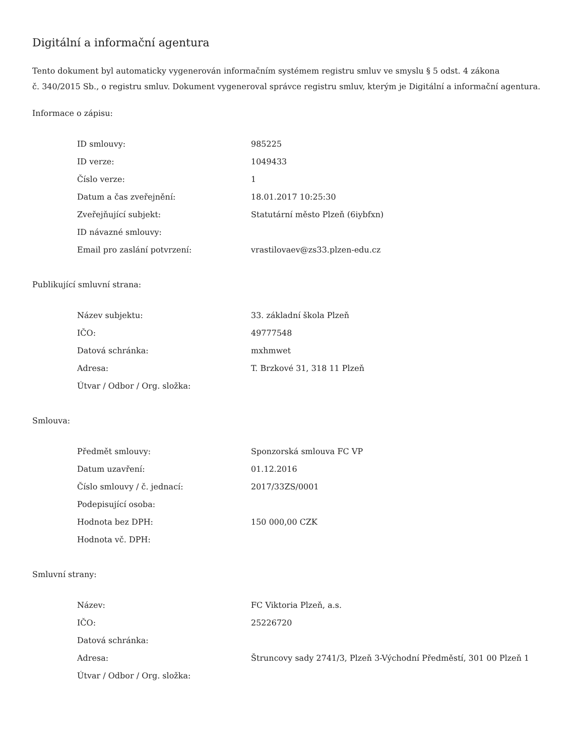Digitální a informační agentura
Tento dokument byl automaticky vygenerován informačním systémem registru smluv ve smyslu § 5 odst. 4 zákona
č. 340/2015 Sb., o registru smluv. Dokument vygeneroval správce registru smluv, kterým je Digitální a informační agentura.
Informace o zápisu:
| ID smlouvy: | 985225 |
| ID verze: | 1049433 |
| Číslo verze: | 1 |
| Datum a čas zveřejnění: | 18.01.2017 10:25:30 |
| Zveřejňující subjekt: | Statutární město Plzeň (6iybfxn) |
| ID návazné smlouvy: | |
| Email pro zaslání potvrzení: | vrastilovaev@zs33.plzen-edu.cz |
Publikující smluvní strana:
| Název subjektu: | 33. základní škola Plzeň |
| IČO: | 49777548 |
| Datová schránka: | mxhmwet |
| Adresa: | T. Brzkové 31, 318 11 Plzeň |
| Útvar / Odbor / Org. složka: | |
Smlouva:
| Předmět smlouvy: | Sponzorská smlouva FC VP |
| Datum uzavření: | 01.12.2016 |
| Číslo smlouvy / č. jednací: | 2017/33ZS/0001 |
| Podepisující osoba: | |
| Hodnota bez DPH: | 150 000,00 CZK |
| Hodnota vč. DPH: | |
Smluvní strany:
| Název: | FC Viktoria Plzeň, a.s. |
| IČO: | 25226720 |
| Datová schránka: | |
| Adresa: | Štruncovy sady 2741/3, Plzeň 3-Východní Předměstí, 301 00 Plzeň 1 |
| Útvar / Odbor / Org. složka: | |